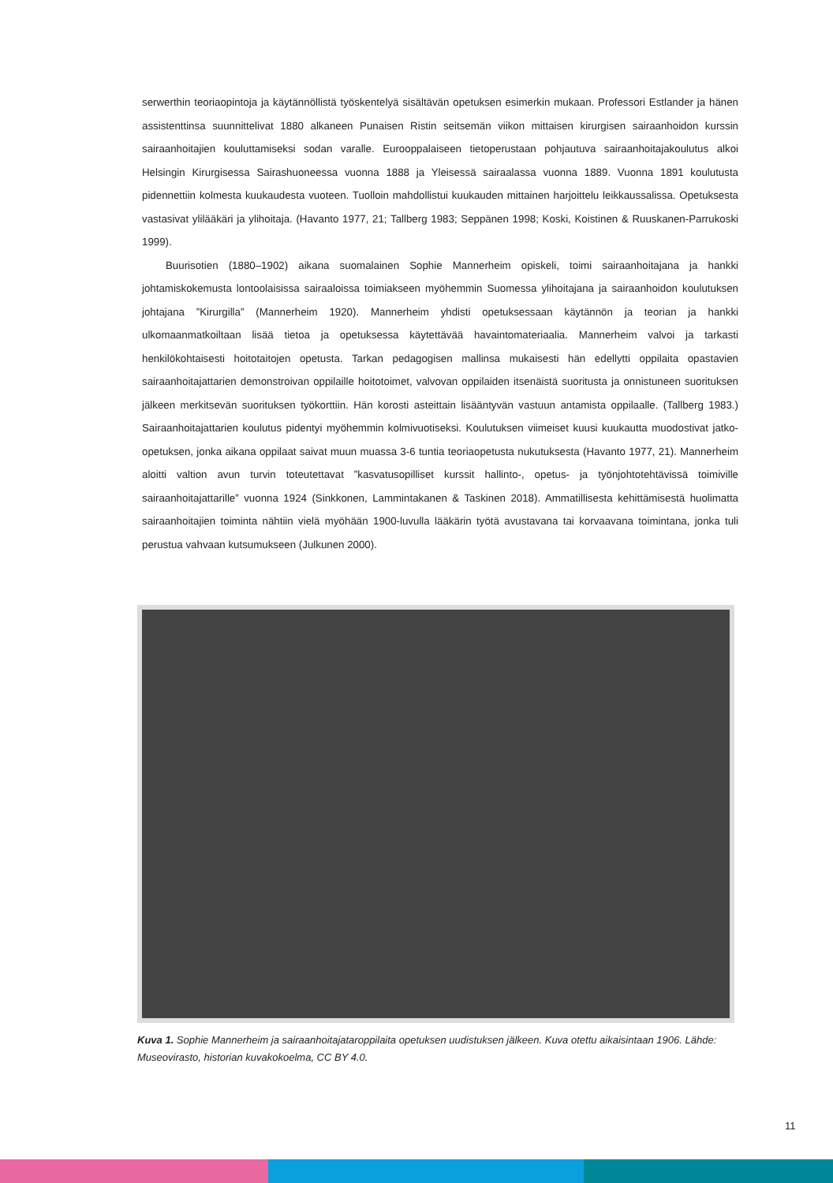serwerthin teoriaopintoja ja käytännöllistä työskentelyä sisältävän opetuksen esimerkin mukaan. Professori Estlander ja hänen assistenttinsa suunnittelivat 1880 alkaneen Punaisen Ristin seitsemän viikon mittaisen kirurgisen sairaanhoidon kurssin sairaanhoitajien kouluttamiseksi sodan varalle. Eurooppalaiseen tietoperustaan pohjautuva sairaanhoitajakoulutus alkoi Helsingin Kirurgisessa Sairashuoneessa vuonna 1888 ja Yleisessä sairaalassa vuonna 1889. Vuonna 1891 koulutusta pidennettiin kolmesta kuukaudesta vuoteen. Tuolloin mahdollistui kuukauden mittainen harjoittelu leikkaussalissa. Opetuksesta vastasivat ylilääkäri ja ylihoitaja. (Havanto 1977, 21; Tallberg 1983; Seppänen 1998; Koski, Koistinen & Ruuskanen-Parrukoski 1999).
Buurisotien (1880–1902) aikana suomalainen Sophie Mannerheim opiskeli, toimi sairaanhoitajana ja hankki johtamiskokemusta lontoolaisissa sairaaloissa toimiakseen myöhemmin Suomessa ylihoitajana ja sairaanhoidon koulutuksen johtajana ”Kirurgilla” (Mannerheim 1920). Mannerheim yhdisti opetuksessaan käytännön ja teorian ja hankki ulkomaanmatkoiltaan lisää tietoa ja opetuksessa käytettävää havaintomateriaalia. Mannerheim valvoi ja tarkasti henkilökohtaisesti hoitotaitojen opetusta. Tarkan pedagogisen mallinsa mukaisesti hän edellytti oppilaita opastavien sairaanhoitajattarien demonstroivan oppilaille hoitotoimet, valvovan oppilaiden itsenäistä suoritusta ja onnistuneen suorituksen jälkeen merkitsevän suorituksen työkorttiin. Hän korosti asteittain lisääntyvän vastuun antamista oppilaalle. (Tallberg 1983.) Sairaanhoitajattarien koulutus pidentyi myöhemmin kolmivuotiseksi. Koulutuksen viimeiset kuusi kuukautta muodostivat jatko-opetuksen, jonka aikana oppilaat saivat muun muassa 3-6 tuntia teoriaopetusta nukutuksesta (Havanto 1977, 21). Mannerheim aloitti valtion avun turvin toteutettavat ”kasvatusopilliset kurssit hallinto-, opetus- ja työnjohtotehtävissä toimiville sairaanhoitajattarille” vuonna 1924 (Sinkkonen, Lammintakanen & Taskinen 2018). Ammatillisesta kehittämisestä huolimatta sairaanhoitajien toiminta nähtiin vielä myöhään 1900-luvulla lääkärin työtä avustavana tai korvaavana toimintana, jonka tuli perustua vahvaan kutsumukseen (Julkunen 2000).
Kuva 1. Sophie Mannerheim ja sairaanhoitajataroppilaita opetuksen uudistuksen jälkeen. Kuva otettu aikaisintaan 1906. Lähde: Museovirasto, historian kuvakokoelma, CC BY 4.0.
11